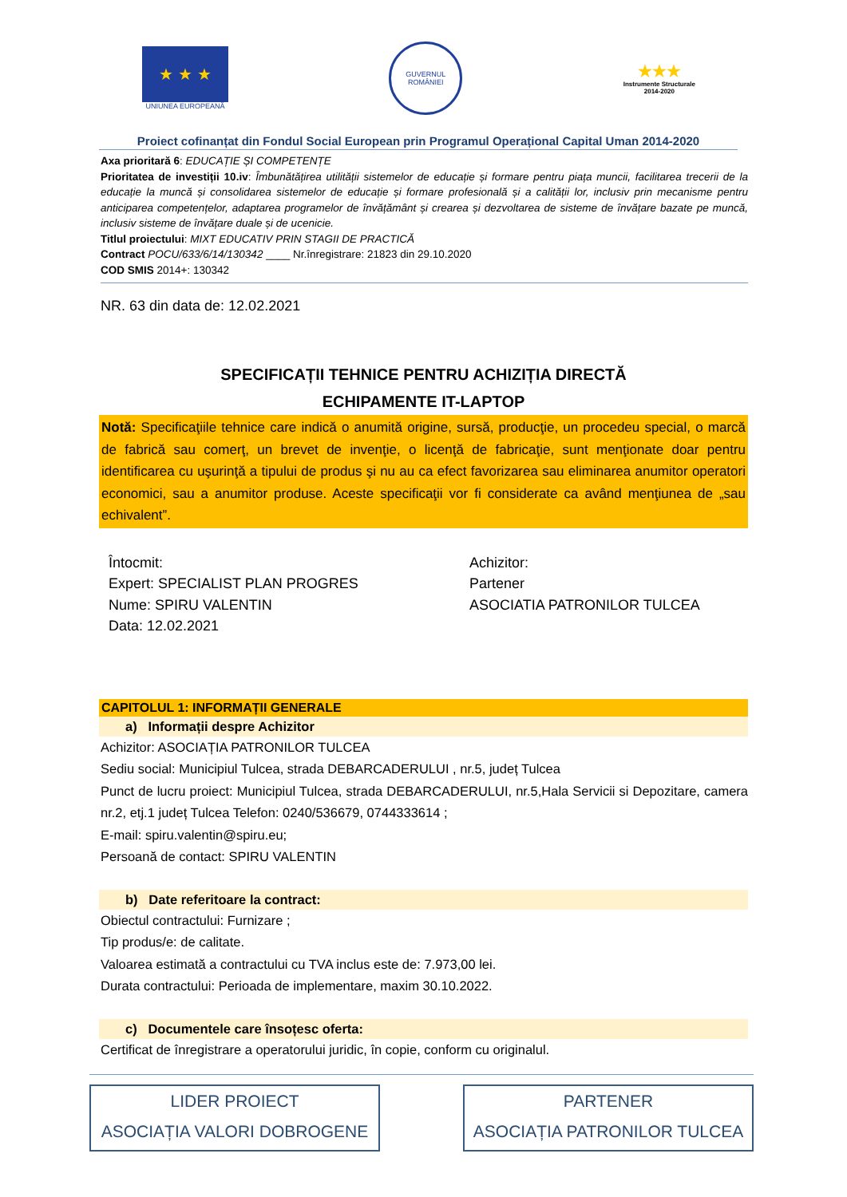★ ★ ★
UNIUNEA EUROPEANĂ
GUVERNUL
ROMÂNIEI
★★★
Instrumente Structurale
2014-2020
Proiect cofinanțat din Fondul Social European prin Programul Operațional Capital Uman 2014-2020
Axa prioritară 6: EDUCAȚIE ȘI COMPETENȚE
Prioritatea de investiții 10.iv: Îmbunătățirea utilității sistemelor de educație și formare pentru piața muncii, facilitarea trecerii de la educație la muncă și consolidarea sistemelor de educație și formare profesională și a calității lor, inclusiv prin mecanisme pentru anticiparea competențelor, adaptarea programelor de învățământ și crearea și dezvoltarea de sisteme de învățare bazate pe muncă, inclusiv sisteme de învățare duale și de ucenicie.
Titlul proiectului: MIXT EDUCATIV PRIN STAGII DE PRACTICĂ
Contract POCU/633/6/14/130342 ____ Nr.înregistrare: 21823 din 29.10.2020
COD SMIS 2014+: 130342
NR. 63 din data de: 12.02.2021
SPECIFICAȚII TEHNICE PENTRU ACHIZIȚIA DIRECTĂ
ECHIPAMENTE IT-LAPTOP
Notă: Specificaţiile tehnice care indică o anumită origine, sursă, producţie, un procedeu special, o marcă de fabrică sau comerţ, un brevet de invenţie, o licenţă de fabricaţie, sunt menţionate doar pentru identificarea cu uşurinţă a tipului de produs şi nu au ca efect favorizarea sau eliminarea anumitor operatori economici, sau a anumitor produse. Aceste specificaţii vor fi considerate ca având menţiunea de „sau echivalent”.
Întocmit:
Expert: SPECIALIST PLAN PROGRES
Nume: SPIRU VALENTIN
Data: 12.02.2021
Achizitor:
Partener
ASOCIATIA PATRONILOR TULCEA
CAPITOLUL 1: INFORMAȚII GENERALE
a) Informații despre Achizitor
Achizitor: ASOCIAȚIA PATRONILOR TULCEA
Sediu social: Municipiul Tulcea, strada DEBARCADERULUI , nr.5, județ Tulcea
Punct de lucru proiect: Municipiul Tulcea, strada DEBARCADERULUI, nr.5,Hala Servicii si Depozitare, camera nr.2, etj.1 județ Tulcea Telefon: 0240/536679, 0744333614 ;
E-mail: spiru.valentin@spiru.eu;
Persoană de contact: SPIRU VALENTIN
b) Date referitoare la contract:
Obiectul contractului: Furnizare ;
Tip produs/e: de calitate.
Valoarea estimată a contractului cu TVA inclus este de: 7.973,00 lei.
Durata contractului: Perioada de implementare, maxim 30.10.2022.
c) Documentele care însoțesc oferta:
Certificat de înregistrare a operatorului juridic, în copie, conform cu originalul.
LIDER PROIECT
ASOCIAȚIA VALORI DOBROGENE
PARTENER
ASOCIAȚIA PATRONILOR TULCEA